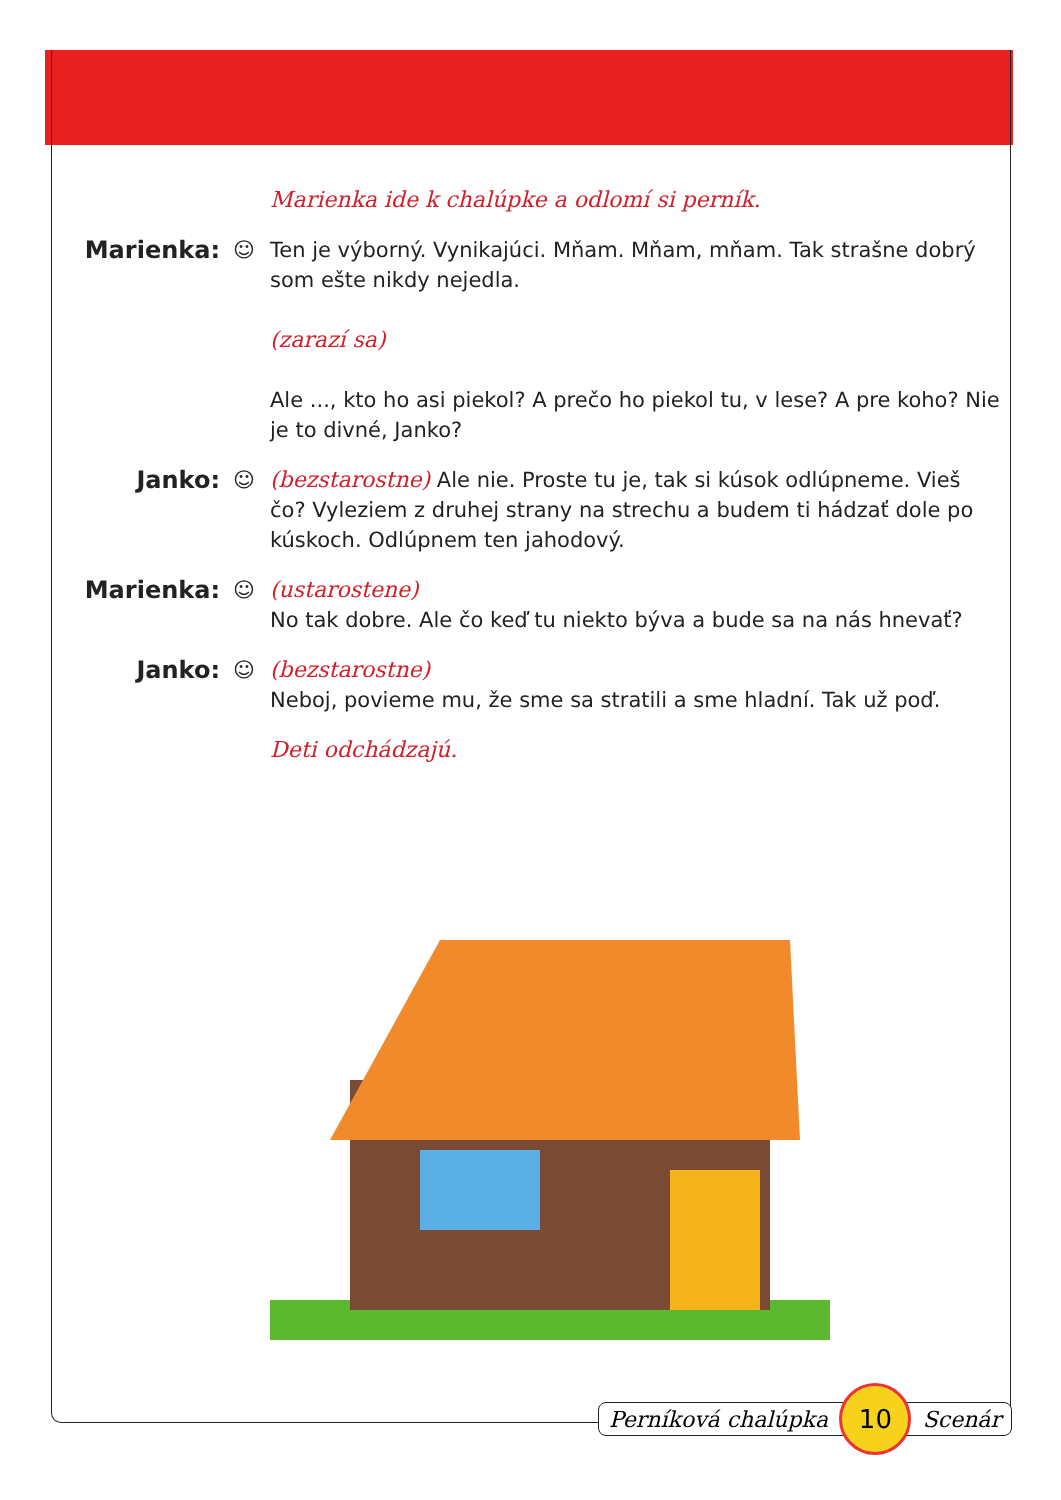Marienka ide k chalúpke a odlomí si perník.
Marienka: ☺ Ten je výborný. Vynikajúci. Mňam. Mňam, mňam. Tak strašne dobrý som ešte nikdy nejedla.
(zarazí sa)
Ale ..., kto ho asi piekol? A prečo ho piekol tu, v lese? A pre koho? Nie je to divné, Janko?
Janko: ☺ (bezstarostne) Ale nie. Proste tu je, tak si kúsok odlúpneme. Vieš čo? Vyleziem z druhej strany na strechu a budem ti hádzať dole po kúskoch. Odlúpnem ten jahodový.
Marienka: ☺ (ustarostene)
No tak dobre. Ale čo keď tu niekto býva a bude sa na nás hnevať?
Janko: ☺ (bezstarostne)
Neboj, povieme mu, že sme sa stratili a sme hladní. Tak už poď.
Deti odchádzajú.
Perníková chalúpka 10 Scenár